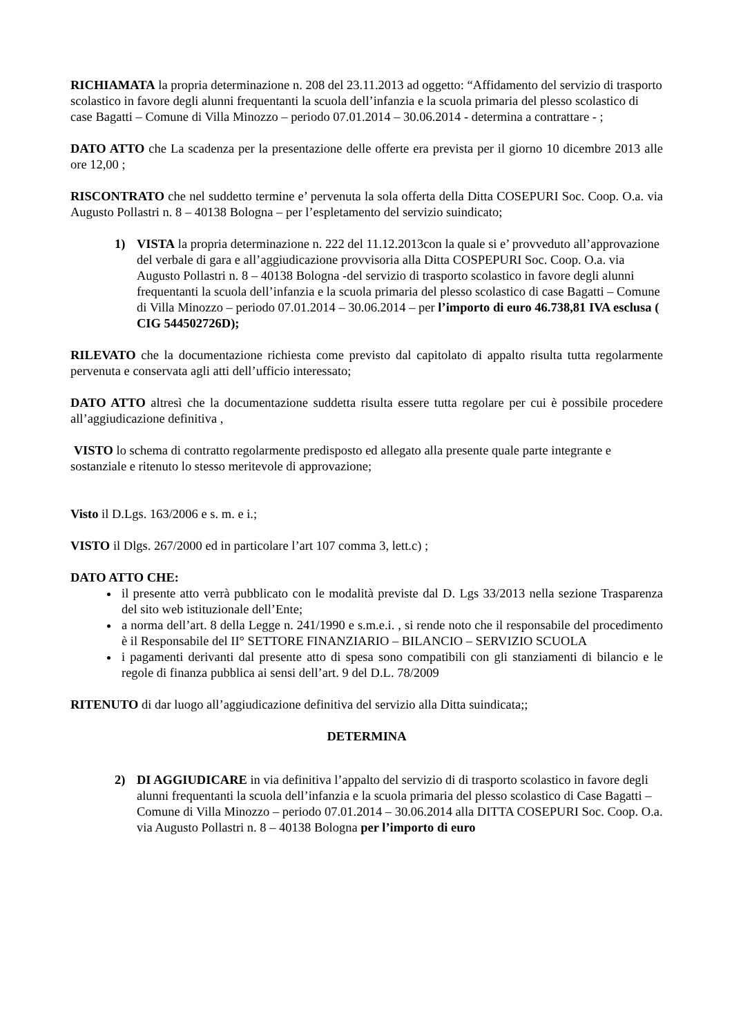RICHIAMATA la propria determinazione n. 208 del 23.11.2013 ad oggetto: “Affidamento del servizio di trasporto scolastico in favore degli alunni frequentanti la scuola dell’infanzia e la scuola primaria del plesso scolastico di case Bagatti – Comune di Villa Minozzo – periodo 07.01.2014 – 30.06.2014 - determina a contrattare - ;
DATO ATTO che La scadenza per la presentazione delle offerte era prevista per il giorno 10 dicembre 2013 alle ore 12,00 ;
RISCONTRATO che nel suddetto termine e’ pervenuta la sola offerta della Ditta COSEPURI Soc. Coop. O.a. via Augusto Pollastri n. 8 – 40138 Bologna – per l’espletamento del servizio suindicato;
1) VISTA la propria determinazione n. 222 del 11.12.2013con la quale si e’ provveduto all’approvazione del verbale di gara e all’aggiudicazione provvisoria alla Ditta COSPEPURI Soc. Coop. O.a. via Augusto Pollastri n. 8 – 40138 Bologna -del servizio di trasporto scolastico in favore degli alunni frequentanti la scuola dell’infanzia e la scuola primaria del plesso scolastico di case Bagatti – Comune di Villa Minozzo – periodo 07.01.2014 – 30.06.2014 – per l’importo di euro 46.738,81 IVA esclusa ( CIG 544502726D);
RILEVATO che la documentazione richiesta come previsto dal capitolato di appalto risulta tutta regolarmente pervenuta e conservata agli atti dell’ufficio interessato;
DATO ATTO altresì che la documentazione suddetta risulta essere tutta regolare per cui è possibile procedere all’aggiudicazione definitiva ,
VISTO lo schema di contratto regolarmente predisposto ed allegato alla presente quale parte integrante e sostanziale e ritenuto lo stesso meritevole di approvazione;
Visto il D.Lgs. 163/2006 e s. m. e i.;
VISTO il Dlgs. 267/2000 ed in particolare l’art 107 comma 3, lett.c) ;
DATO ATTO CHE:
il presente atto verrà pubblicato con le modalità previste dal D. Lgs 33/2013 nella sezione Trasparenza del sito web istituzionale dell’Ente;
a norma dell’art. 8 della Legge n. 241/1990 e s.m.e.i. , si rende noto che il responsabile del procedimento è il Responsabile del II° SETTORE FINANZIARIO – BILANCIO – SERVIZIO SCUOLA
i pagamenti derivanti dal presente atto di spesa sono compatibili con gli stanziamenti di bilancio e le regole di finanza pubblica ai sensi dell’art. 9 del D.L. 78/2009
RITENUTO di dar luogo all’aggiudicazione definitiva del servizio alla Ditta suindicata;;
DETERMINA
2) DI AGGIUDICARE in via definitiva l’appalto del servizio di di trasporto scolastico in favore degli alunni frequentanti la scuola dell’infanzia e la scuola primaria del plesso scolastico di Case Bagatti – Comune di Villa Minozzo – periodo 07.01.2014 – 30.06.2014 alla DITTA COSEPURI Soc. Coop. O.a. via Augusto Pollastri n. 8 – 40138 Bologna per l’importo di euro